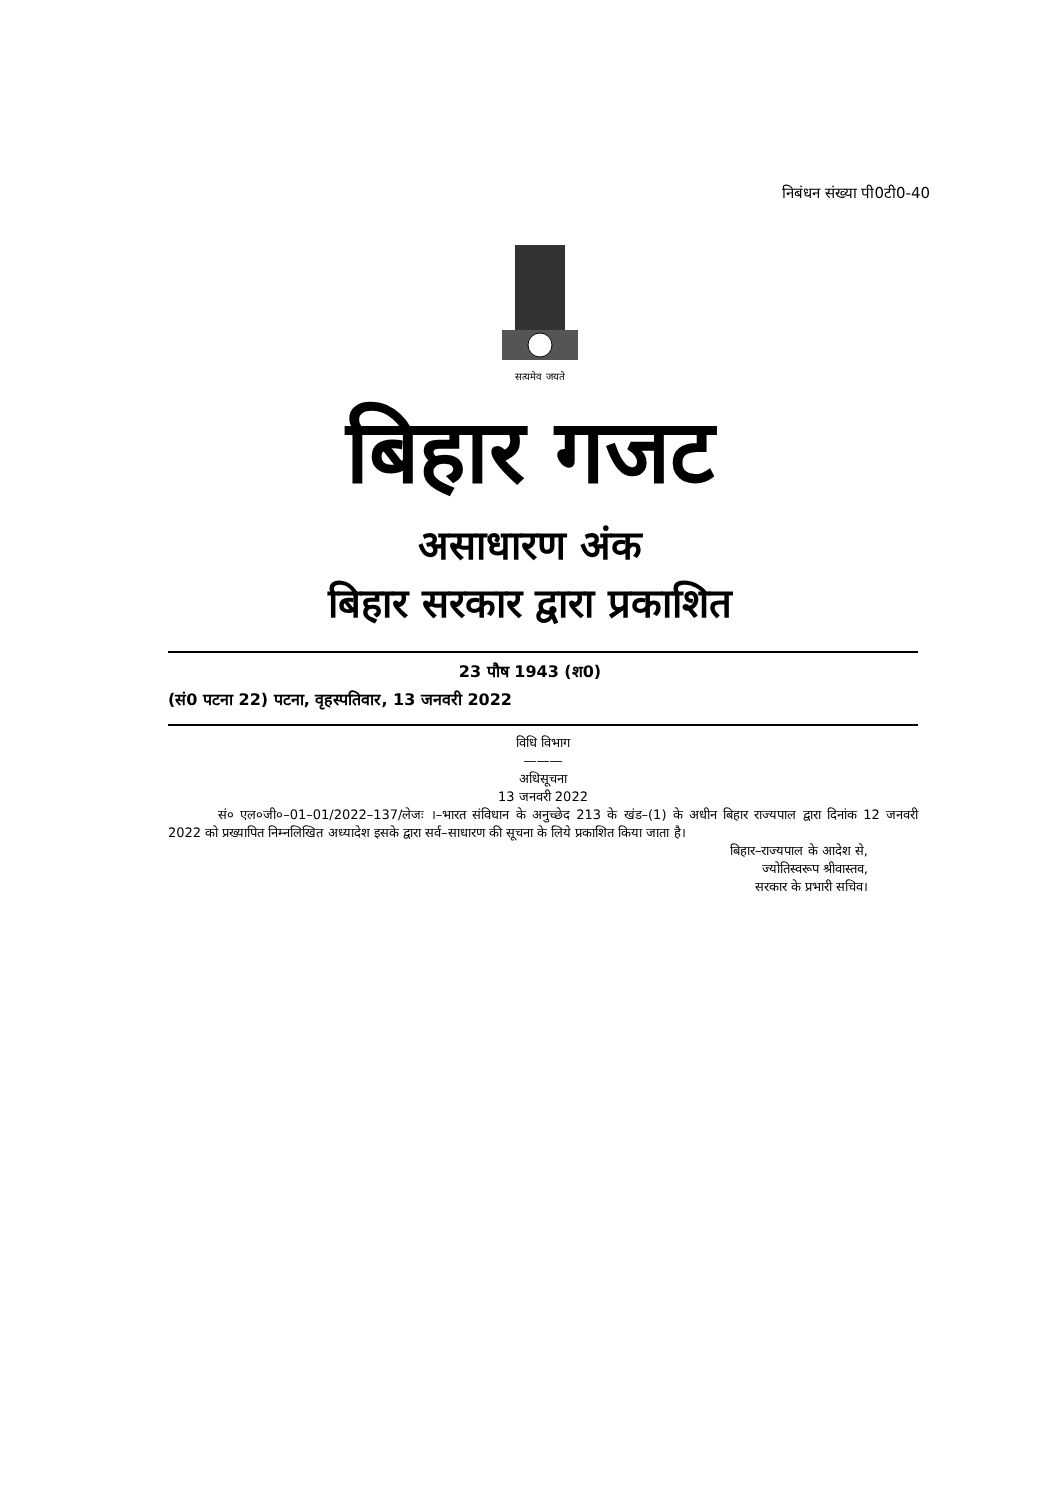निबंधन संख्या पी0टी0-40
सत्यमेव जयते
बिहार गजट
असाधारण अंक
बिहार सरकार द्वारा प्रकाशित
23 पौष 1943 (श0)
(सं0 पटना 22) पटना, वृहस्पतिवार, 13 जनवरी 2022
विधि विभाग
———
अधिसूचना
13 जनवरी 2022
सं० एल०जी०–01–01/2022–137/लेजः ।–भारत संविधान के अनुच्छेद 213 के खंड–(1) के अधीन बिहार राज्यपाल द्वारा दिनांक 12 जनवरी 2022 को प्रख्यापित निम्नलिखित अध्यादेश इसके द्वारा सर्व–साधारण की सूचना के लिये प्रकाशित किया जाता है।
बिहार–राज्यपाल के आदेश से,
ज्योतिस्वरूप श्रीवास्तव,
सरकार के प्रभारी सचिव।